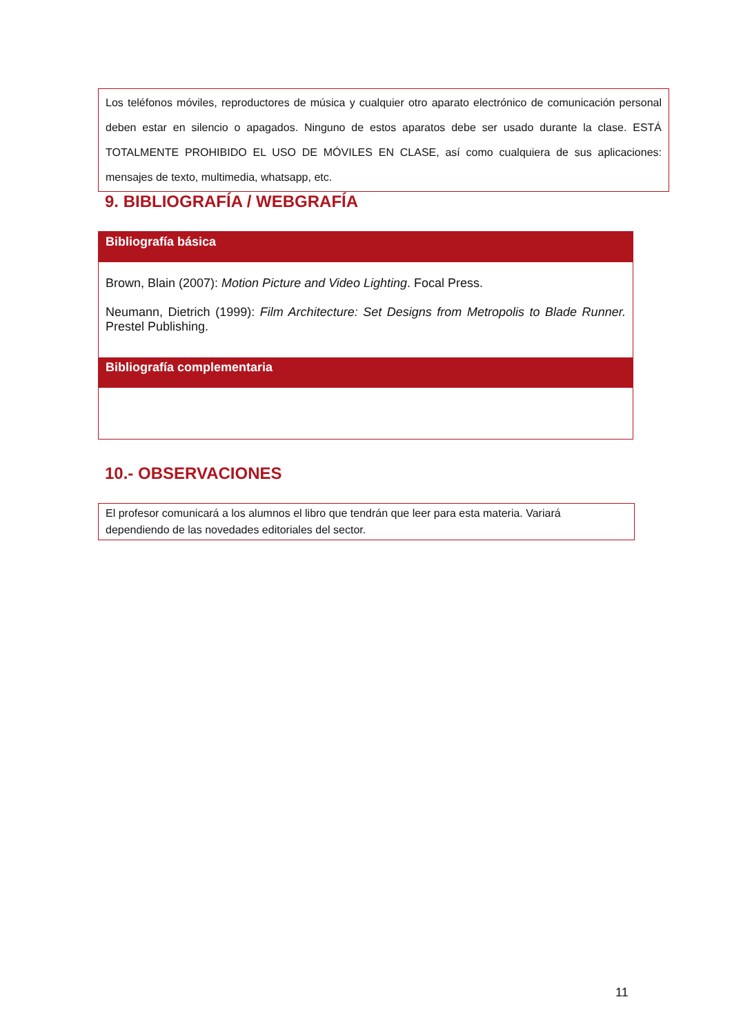Los teléfonos móviles, reproductores de música y cualquier otro aparato electrónico de comunicación personal deben estar en silencio o apagados. Ninguno de estos aparatos debe ser usado durante la clase. ESTÁ TOTALMENTE PROHIBIDO EL USO DE MÓVILES EN CLASE, así como cualquiera de sus aplicaciones: mensajes de texto, multimedia, whatsapp, etc.
9. BIBLIOGRAFÍA / WEBGRAFÍA
| Bibliografía básica |
| --- |
| Brown, Blain (2007): Motion Picture and Video Lighting . Focal Press. Neumann, Dietrich (1999): Film Architecture: Set Designs from Metropolis to Blade Runner. Prestel Publishing. |
| Bibliografía complementaria |
10.- OBSERVACIONES
El profesor comunicará a los alumnos el libro que tendrán que leer para esta materia. Variará dependiendo de las novedades editoriales del sector.
11